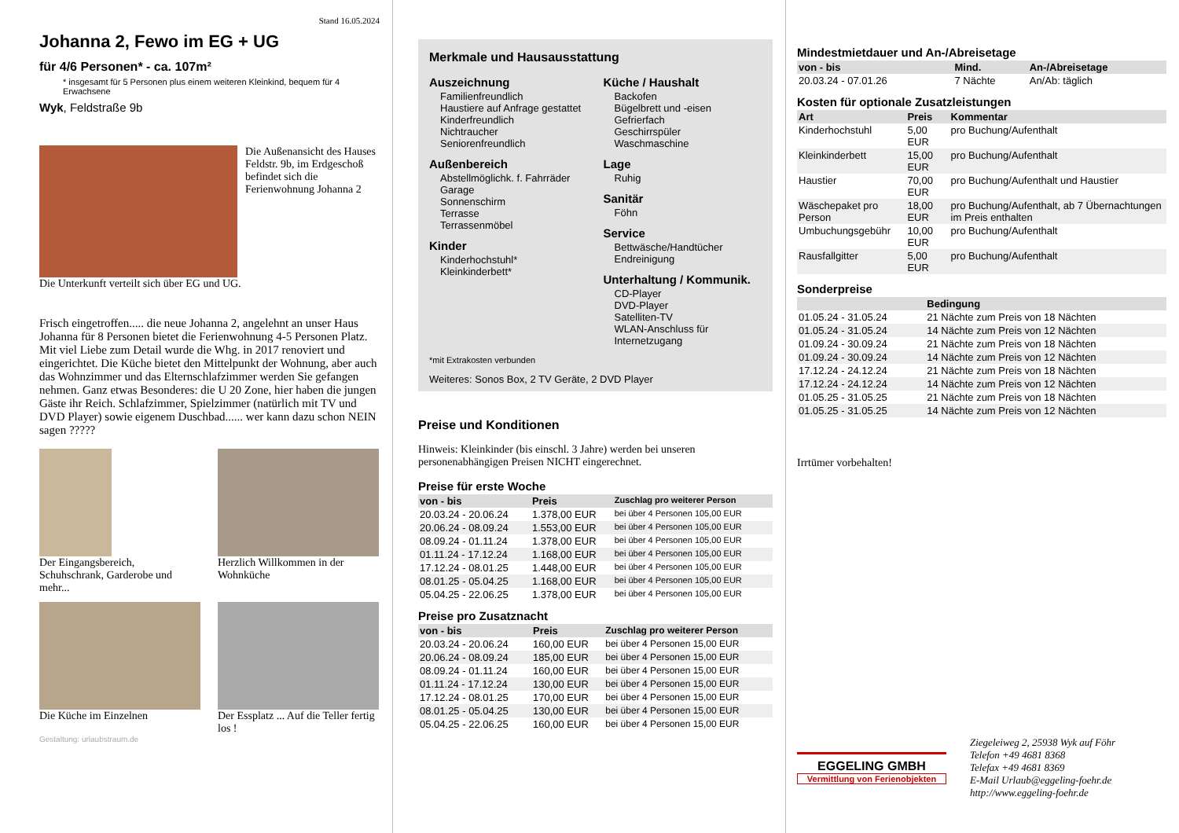Stand 16.05.2024
Johanna 2, Fewo im EG + UG
für 4/6 Personen* - ca. 107m²
* insgesamt für 5 Personen plus einem weiteren Kleinkind, bequem für 4 Erwachsene
Wyk, Feldstraße 9b
Die Außenansicht des Hauses Feldstr. 9b, im Erdgeschoß befindet sich die Ferienwohnung Johanna 2
Die Unterkunft verteilt sich über EG und UG.
Frisch eingetroffen..... die neue Johanna 2, angelehnt an unser Haus Johanna für 8 Personen bietet die Ferienwohnung 4-5 Personen Platz. Mit viel Liebe zum Detail wurde die Whg. in 2017 renoviert und eingerichtet. Die Küche bietet den Mittelpunkt der Wohnung, aber auch das Wohnzimmer und das Elternschlafzimmer werden Sie gefangen nehmen. Ganz etwas Besonderes: die U 20 Zone, hier haben die jungen Gäste ihr Reich. Schlafzimmer, Spielzimmer (natürlich mit TV und DVD Player) sowie eigenem Duschbad...... wer kann dazu schon NEIN sagen ?????
Der Eingangsbereich, Schuhschrank, Garderobe und mehr...
Herzlich Willkommen in der Wohnküche
Die Küche im Einzelnen Der Essplatz ... Auf die Teller fertig los !
Gestaltung: urlaubstraum.de
Merkmale und Hausausstattung
Auszeichnung
Familienfreundlich
Haustiere auf Anfrage gestattet
Kinderfreundlich
Nichtraucher
Seniorenfreundlich
Außenbereich
Abstellmöglichk. f. Fahrräder
Garage
Sonnenschirm
Terrasse
Terrassenmöbel
Kinder
Kinderhochstuhl*
Kleinkinderbett*
Küche / Haushalt
Backofen
Bügelbrett und -eisen
Gefrierfach
Geschirrspüler
Waschmaschine
Lage
Ruhig
Sanitär
Föhn
Service
Bettwäsche/Handtücher
Endreinigung
Unterhaltung / Kommunik.
CD-Player
DVD-Player
Satelliten-TV
WLAN-Anschluss für Internetzugang
*mit Extrakosten verbunden
Weiteres: Sonos Box, 2 TV Geräte, 2 DVD Player
Preise und Konditionen
Hinweis: Kleinkinder (bis einschl. 3 Jahre) werden bei unseren personenabhängigen Preisen NICHT eingerechnet.
Preise für erste Woche
| von - bis | Preis | Zuschlag pro weiterer Person |
| --- | --- | --- |
| 20.03.24 - 20.06.24 | 1.378,00 EUR | bei über 4 Personen 105,00 EUR |
| 20.06.24 - 08.09.24 | 1.553,00 EUR | bei über 4 Personen 105,00 EUR |
| 08.09.24 - 01.11.24 | 1.378,00 EUR | bei über 4 Personen 105,00 EUR |
| 01.11.24 - 17.12.24 | 1.168,00 EUR | bei über 4 Personen 105,00 EUR |
| 17.12.24 - 08.01.25 | 1.448,00 EUR | bei über 4 Personen 105,00 EUR |
| 08.01.25 - 05.04.25 | 1.168,00 EUR | bei über 4 Personen 105,00 EUR |
| 05.04.25 - 22.06.25 | 1.378,00 EUR | bei über 4 Personen 105,00 EUR |
Preise pro Zusatznacht
| von - bis | Preis | Zuschlag pro weiterer Person |
| --- | --- | --- |
| 20.03.24 - 20.06.24 | 160,00 EUR | bei über 4 Personen 15,00 EUR |
| 20.06.24 - 08.09.24 | 185,00 EUR | bei über 4 Personen 15,00 EUR |
| 08.09.24 - 01.11.24 | 160,00 EUR | bei über 4 Personen 15,00 EUR |
| 01.11.24 - 17.12.24 | 130,00 EUR | bei über 4 Personen 15,00 EUR |
| 17.12.24 - 08.01.25 | 170,00 EUR | bei über 4 Personen 15,00 EUR |
| 08.01.25 - 05.04.25 | 130,00 EUR | bei über 4 Personen 15,00 EUR |
| 05.04.25 - 22.06.25 | 160,00 EUR | bei über 4 Personen 15,00 EUR |
Mindestmietdauer und An-/Abreisetage
| von - bis | Mind. | An-/Abreisetage |
| --- | --- | --- |
| 20.03.24 - 07.01.26 | 7 Nächte | An/Ab: täglich |
Kosten für optionale Zusatzleistungen
| Art | Preis | Kommentar |
| --- | --- | --- |
| Kinderhochstuhl | 5,00 EUR | pro Buchung/Aufenthalt |
| Kleinkinderbett | 15,00 EUR | pro Buchung/Aufenthalt |
| Haustier | 70,00 EUR | pro Buchung/Aufenthalt und Haustier |
| Wäschepaket pro Person | 18,00 EUR | pro Buchung/Aufenthalt, ab 7 Übernachtungen im Preis enthalten |
| Umbuchungsgebühr | 10,00 EUR | pro Buchung/Aufenthalt |
| Rausfallgitter | 5,00 EUR | pro Buchung/Aufenthalt |
Sonderpreise
| | Bedingung |
| --- | --- |
| 01.05.24 - 31.05.24 | 21 Nächte zum Preis von 18 Nächten |
| 01.05.24 - 31.05.24 | 14 Nächte zum Preis von 12 Nächten |
| 01.09.24 - 30.09.24 | 21 Nächte zum Preis von 18 Nächten |
| 01.09.24 - 30.09.24 | 14 Nächte zum Preis von 12 Nächten |
| 17.12.24 - 24.12.24 | 21 Nächte zum Preis von 18 Nächten |
| 17.12.24 - 24.12.24 | 14 Nächte zum Preis von 12 Nächten |
| 01.05.25 - 31.05.25 | 21 Nächte zum Preis von 18 Nächten |
| 01.05.25 - 31.05.25 | 14 Nächte zum Preis von 12 Nächten |
Irrtümer vorbehalten!
EGGELING GMBH
Vermittlung von Ferienobjekten
Ziegeleiweg 2, 25938 Wyk auf Föhr
Telefon +49 4681 8368
Telefax +49 4681 8369
E-Mail Urlaub@eggeling-foehr.de
http://www.eggeling-foehr.de